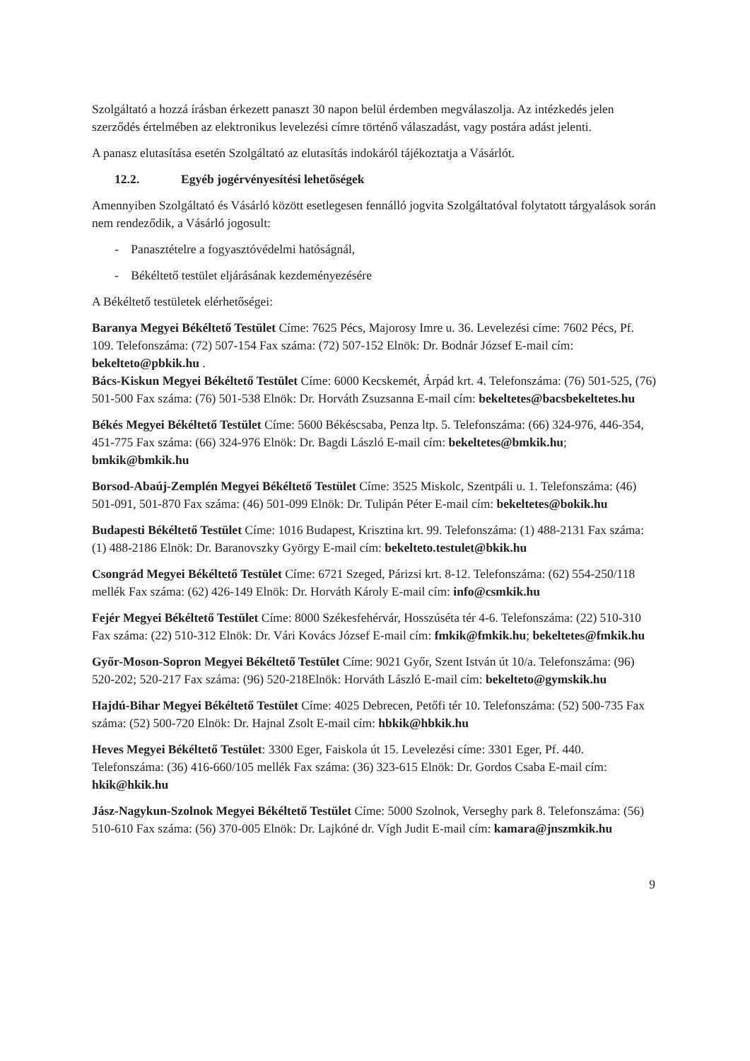Szolgáltató a hozzá írásban érkezett panaszt 30 napon belül érdemben megválaszolja. Az intézkedés jelen szerződés értelmében az elektronikus levelezési címre történő válaszadást, vagy postára adást jelenti.
A panasz elutasítása esetén Szolgáltató az elutasítás indokáról tájékoztatja a Vásárlót.
12.2. Egyéb jogérvényesítési lehetőségek
Amennyiben Szolgáltató és Vásárló között esetlegesen fennálló jogvita Szolgáltatóval folytatott tárgyalások során nem rendeződik, a Vásárló jogosult:
- Panasztételre a fogyasztóvédelmi hatóságnál,
- Békéltető testület eljárásának kezdeményezésére
A Békéltető testületek elérhetőségei:
Baranya Megyei Békéltető Testület Címe: 7625 Pécs, Majorosy Imre u. 36. Levelezési címe: 7602 Pécs, Pf. 109. Telefonszáma: (72) 507-154 Fax száma: (72) 507-152 Elnök: Dr. Bodnár József E-mail cím: bekelteto@pbkik.hu .
Bács-Kiskun Megyei Békéltető Testület Címe: 6000 Kecskemét, Árpád krt. 4. Telefonszáma: (76) 501-525, (76) 501-500 Fax száma: (76) 501-538 Elnök: Dr. Horváth Zsuzsanna E-mail cím: bekeltetes@bacsbekeltetes.hu
Békés Megyei Békéltető Testület Címe: 5600 Békéscsaba, Penza ltp. 5. Telefonszáma: (66) 324-976, 446-354, 451-775 Fax száma: (66) 324-976 Elnök: Dr. Bagdi László E-mail cím: bekeltetes@bmkik.hu; bmkik@bmkik.hu
Borsod-Abaúj-Zemplén Megyei Békéltető Testület Címe: 3525 Miskolc, Szentpáli u. 1. Telefonszáma: (46) 501-091, 501-870 Fax száma: (46) 501-099 Elnök: Dr. Tulipán Péter E-mail cím: bekeltetes@bokik.hu
Budapesti Békéltető Testület Címe: 1016 Budapest, Krisztina krt. 99. Telefonszáma: (1) 488-2131 Fax száma: (1) 488-2186 Elnök: Dr. Baranovszky György E-mail cím: bekelteto.testulet@bkik.hu
Csongrád Megyei Békéltető Testület Címe: 6721 Szeged, Párizsi krt. 8-12. Telefonszáma: (62) 554-250/118 mellék Fax száma: (62) 426-149 Elnök: Dr. Horváth Károly E-mail cím: info@csmkik.hu
Fejér Megyei Békéltető Testület Címe: 8000 Székesfehérvár, Hosszúséta tér 4-6. Telefonszáma: (22) 510-310 Fax száma: (22) 510-312 Elnök: Dr. Vári Kovács József E-mail cím: fmkik@fmkik.hu; bekeltetes@fmkik.hu
Győr-Moson-Sopron Megyei Békéltető Testület Címe: 9021 Győr, Szent István út 10/a. Telefonszáma: (96) 520-202; 520-217 Fax száma: (96) 520-218Elnök: Horváth László E-mail cím: bekelteto@gymskik.hu
Hajdú-Bihar Megyei Békéltető Testület Címe: 4025 Debrecen, Petőfi tér 10. Telefonszáma: (52) 500-735 Fax száma: (52) 500-720 Elnök: Dr. Hajnal Zsolt E-mail cím: hbkik@hbkik.hu
Heves Megyei Békéltető Testület: 3300 Eger, Faiskola út 15. Levelezési címe: 3301 Eger, Pf. 440. Telefonszáma: (36) 416-660/105 mellék Fax száma: (36) 323-615 Elnök: Dr. Gordos Csaba E-mail cím: hkik@hkik.hu
Jász-Nagykun-Szolnok Megyei Békéltető Testület Címe: 5000 Szolnok, Verseghy park 8. Telefonszáma: (56) 510-610 Fax száma: (56) 370-005 Elnök: Dr. Lajkóné dr. Vígh Judit E-mail cím: kamara@jnszmkik.hu
9